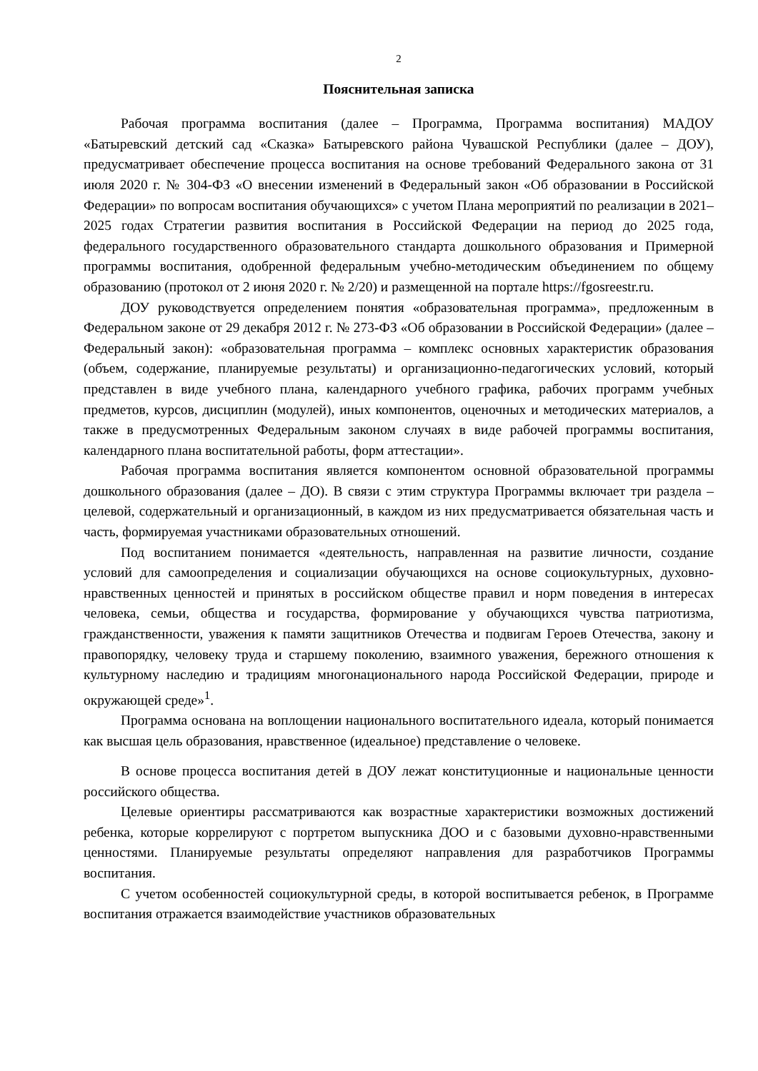2
Пояснительная записка
Рабочая программа воспитания (далее – Программа, Программа воспитания) МАДОУ «Батыревский детский сад «Сказка» Батыревского района Чувашской Республики (далее – ДОУ), предусматривает обеспечение процесса воспитания на основе требований Федерального закона от 31 июля 2020 г. № 304-ФЗ «О внесении изменений в Федеральный закон «Об образовании в Российской Федерации» по вопросам воспитания обучающихся» с учетом Плана мероприятий по реализации в 2021–2025 годах Стратегии развития воспитания в Российской Федерации на период до 2025 года, федерального государственного образовательного стандарта дошкольного образования и Примерной программы воспитания, одобренной федеральным учебно-методическим объединением по общему образованию (протокол от 2 июня 2020 г. № 2/20) и размещенной на портале https://fgosreestr.ru.
ДОУ руководствуется определением понятия «образовательная программа», предложенным в Федеральном законе от 29 декабря 2012 г. № 273-ФЗ «Об образовании в Российской Федерации» (далее – Федеральный закон): «образовательная программа – комплекс основных характеристик образования (объем, содержание, планируемые результаты) и организационно-педагогических условий, который представлен в виде учебного плана, календарного учебного графика, рабочих программ учебных предметов, курсов, дисциплин (модулей), иных компонентов, оценочных и методических материалов, а также в предусмотренных Федеральным законом случаях в виде рабочей программы воспитания, календарного плана воспитательной работы, форм аттестации».
Рабочая программа воспитания является компонентом основной образовательной программы дошкольного образования (далее – ДО). В связи с этим структура Программы включает три раздела – целевой, содержательный и организационный, в каждом из них предусматривается обязательная часть и часть, формируемая участниками образовательных отношений.
Под воспитанием понимается «деятельность, направленная на развитие личности, создание условий для самоопределения и социализации обучающихся на основе социокультурных, духовно-нравственных ценностей и принятых в российском обществе правил и норм поведения в интересах человека, семьи, общества и государства, формирование у обучающихся чувства патриотизма, гражданственности, уважения к памяти защитников Отечества и подвигам Героев Отечества, закону и правопорядку, человеку труда и старшему поколению, взаимного уважения, бережного отношения к культурному наследию и традициям многонационального народа Российской Федерации, природе и окружающей среде»<sup>1</sup>.
Программа основана на воплощении национального воспитательного идеала, который понимается как высшая цель образования, нравственное (идеальное) представление о человеке.
В основе процесса воспитания детей в ДОУ лежат конституционные и национальные ценности российского общества.
Целевые ориентиры рассматриваются как возрастные характеристики возможных достижений ребенка, которые коррелируют с портретом выпускника ДОО и с базовыми духовно-нравственными ценностями. Планируемые результаты определяют направления для разработчиков Программы воспитания.
С учетом особенностей социокультурной среды, в которой воспитывается ребенок, в Программе воспитания отражается взаимодействие участников образовательных